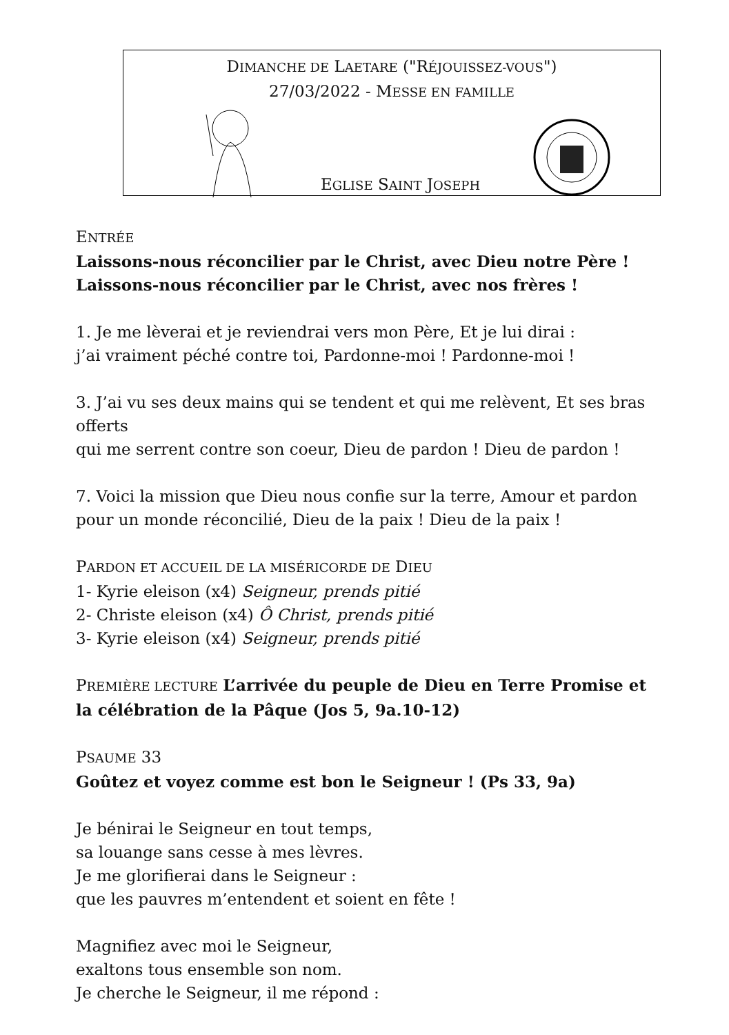DIMANCHE DE LAETARE ("RÉJOUISSEZ-VOUS")
27/03/2022 - MESSE EN FAMILLE
EGLISE SAINT JOSEPH
ENTRÉE
Laissons-nous réconcilier par le Christ, avec Dieu notre Père !
Laissons-nous réconcilier par le Christ, avec nos frères !
1. Je me lèverai et je reviendrai vers mon Père, Et je lui dirai :
j’ai vraiment péché contre toi, Pardonne-moi ! Pardonne-moi !
3. J’ai vu ses deux mains qui se tendent et qui me relèvent, Et ses bras offerts
qui me serrent contre son coeur, Dieu de pardon ! Dieu de pardon !
7. Voici la mission que Dieu nous confie sur la terre, Amour et pardon
pour un monde réconcilié, Dieu de la paix ! Dieu de la paix !
PARDON ET ACCUEIL DE LA MISÉRICORDE DE DIEU
1- Kyrie eleison (x4) Seigneur, prends pitié
2- Christe eleison (x4) Ô Christ, prends pitié
3- Kyrie eleison (x4) Seigneur, prends pitié
PREMIÈRE LECTURE L’arrivée du peuple de Dieu en Terre Promise et la célébration de la Pâque (Jos 5, 9a.10-12)
PSAUME 33
Goûtez et voyez comme est bon le Seigneur ! (Ps 33, 9a)
Je bénirai le Seigneur en tout temps,
sa louange sans cesse à mes lèvres.
Je me glorifierai dans le Seigneur :
que les pauvres m’entendent et soient en fête !
Magnifiez avec moi le Seigneur,
exaltons tous ensemble son nom.
Je cherche le Seigneur, il me répond :